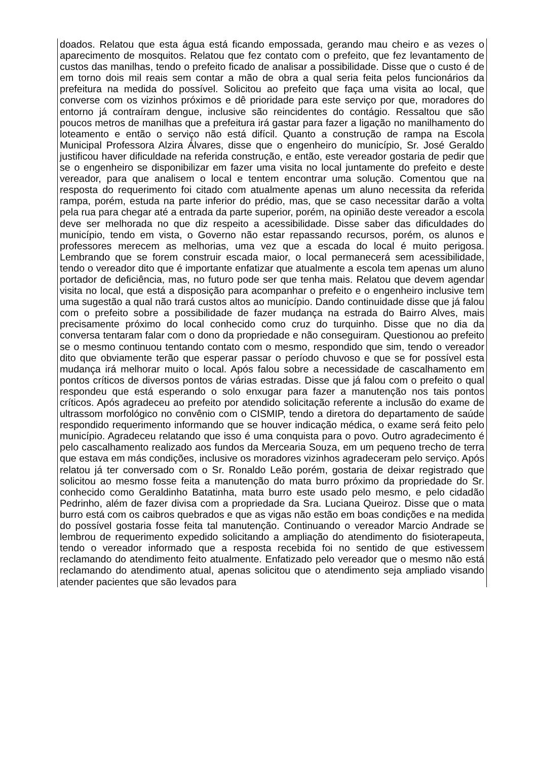doados. Relatou que esta água está ficando empossada, gerando mau cheiro e as vezes o aparecimento de mosquitos. Relatou que fez contato com o prefeito, que fez levantamento de custos das manilhas, tendo o prefeito ficado de analisar a possibilidade. Disse que o custo é de em torno dois mil reais sem contar a mão de obra a qual seria feita pelos funcionários da prefeitura na medida do possível. Solicitou ao prefeito que faça uma visita ao local, que converse com os vizinhos próximos e dê prioridade para este serviço por que, moradores do entorno já contraíram dengue, inclusive são reincidentes do contágio. Ressaltou que são poucos metros de manilhas que a prefeitura irá gastar para fazer a ligação no manilhamento do loteamento e então o serviço não está difícil. Quanto a construção de rampa na Escola Municipal Professora Alzira Álvares, disse que o engenheiro do município, Sr. José Geraldo justificou haver dificuldade na referida construção, e então, este vereador gostaria de pedir que se o engenheiro se disponibilizar em fazer uma visita no local juntamente do prefeito e deste vereador, para que analisem o local e tentem encontrar uma solução. Comentou que na resposta do requerimento foi citado com atualmente apenas um aluno necessita da referida rampa, porém, estuda na parte inferior do prédio, mas, que se caso necessitar darão a volta pela rua para chegar até a entrada da parte superior, porém, na opinião deste vereador a escola deve ser melhorada no que diz respeito a acessibilidade. Disse saber das dificuldades do município, tendo em vista, o Governo não estar repassando recursos, porém, os alunos e professores merecem as melhorias, uma vez que a escada do local é muito perigosa. Lembrando que se forem construir escada maior, o local permanecerá sem acessibilidade, tendo o vereador dito que é importante enfatizar que atualmente a escola tem apenas um aluno portador de deficiência, mas, no futuro pode ser que tenha mais. Relatou que devem agendar visita no local, que está a disposição para acompanhar o prefeito e o engenheiro inclusive tem uma sugestão a qual não trará custos altos ao município. Dando continuidade disse que já falou com o prefeito sobre a possibilidade de fazer mudança na estrada do Bairro Alves, mais precisamente próximo do local conhecido como cruz do turquinho. Disse que no dia da conversa tentaram falar com o dono da propriedade e não conseguiram. Questionou ao prefeito se o mesmo continuou tentando contato com o mesmo, respondido que sim, tendo o vereador dito que obviamente terão que esperar passar o período chuvoso e que se for possível esta mudança irá melhorar muito o local. Após falou sobre a necessidade de cascalhamento em pontos críticos de diversos pontos de várias estradas. Disse que já falou com o prefeito o qual respondeu que está esperando o solo enxugar para fazer a manutenção nos tais pontos críticos. Após agradeceu ao prefeito por atendido solicitação referente a inclusão do exame de ultrassom morfológico no convênio com o CISMIP, tendo a diretora do departamento de saúde respondido requerimento informando que se houver indicação médica, o exame será feito pelo município. Agradeceu relatando que isso é uma conquista para o povo. Outro agradecimento é pelo cascalhamento realizado aos fundos da Mercearia Souza, em um pequeno trecho de terra que estava em más condições, inclusive os moradores vizinhos agradeceram pelo serviço. Após relatou já ter conversado com o Sr. Ronaldo Leão porém, gostaria de deixar registrado que solicitou ao mesmo fosse feita a manutenção do mata burro próximo da propriedade do Sr. conhecido como Geraldinho Batatinha, mata burro este usado pelo mesmo, e pelo cidadão Pedrinho, além de fazer divisa com a propriedade da Sra. Luciana Queiroz. Disse que o mata burro está com os caibros quebrados e que as vigas não estão em boas condições e na medida do possível gostaria fosse feita tal manutenção. Continuando o vereador Marcio Andrade se lembrou de requerimento expedido solicitando a ampliação do atendimento do fisioterapeuta, tendo o vereador informado que a resposta recebida foi no sentido de que estivessem reclamando do atendimento feito atualmente. Enfatizado pelo vereador que o mesmo não está reclamando do atendimento atual, apenas solicitou que o atendimento seja ampliado visando atender pacientes que são levados para